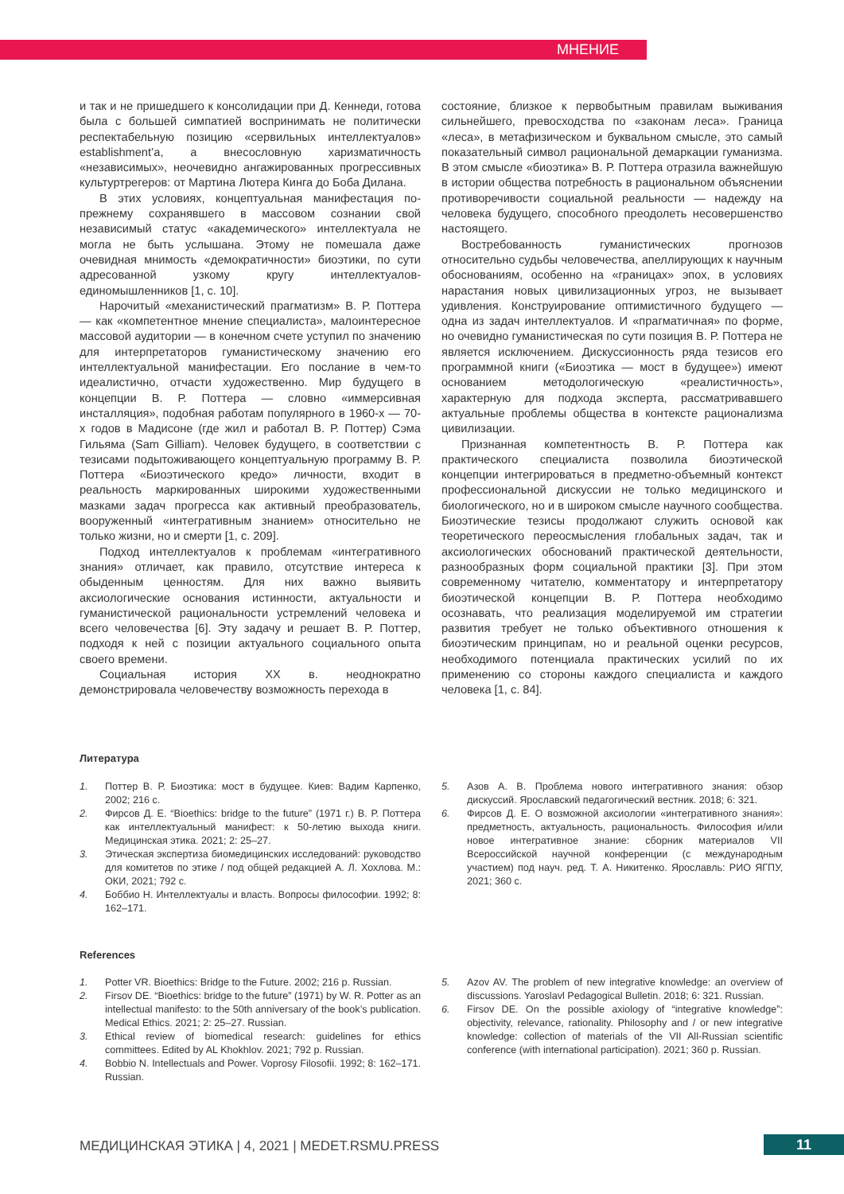МНЕНИЕ
и так и не пришедшего к консолидации при Д. Кеннеди, готова была с большей симпатией воспринимать не политически респектабельную позицию «сервильных интеллектуалов» establishment’a, а внесословную харизматичность «независимых», неочевидно ангажированных прогрессивных культуртрегеров: от Мартина Лютера Кинга до Боба Дилана.
В этих условиях, концептуальная манифестация по-прежнему сохранявшего в массовом сознании свой независимый статус «академического» интеллектуала не могла не быть услышана. Этому не помешала даже очевидная мнимость «демократичности» биоэтики, по сути адресованной узкому кругу интеллектуалов-единомышленников [1, с. 10].
Нарочитый «механистический прагматизм» В. Р. Поттера — как «компетентное мнение специалиста», малоинтересное массовой аудитории — в конечном счете уступил по значению для интерпретаторов гуманистическому значению его интеллектуальной манифестации. Его послание в чем-то идеалистично, отчасти художественно. Мир будущего в концепции В. Р. Поттера — словно «иммерсивная инсталляция», подобная работам популярного в 1960-х — 70-х годов в Мадисоне (где жил и работал В. Р. Поттер) Сэма Гильяма (Sam Gilliam). Человек будущего, в соответствии с тезисами подытоживающего концептуальную программу В. Р. Поттера «Биоэтического кредо» личности, входит в реальность маркированных широкими художественными мазками задач прогресса как активный преобразователь, вооруженный «интегративным знанием» относительно не только жизни, но и смерти [1, с. 209].
Подход интеллектуалов к проблемам «интегративного знания» отличает, как правило, отсутствие интереса к обыденным ценностям. Для них важно выявить аксиологические основания истинности, актуальности и гуманистической рациональности устремлений человека и всего человечества [6]. Эту задачу и решает В. Р. Поттер, подходя к ней с позиции актуального социального опыта своего времени.
Социальная история XX в. неоднократно демонстрировала человечеству возможность перехода в
состояние, близкое к первобытным правилам выживания сильнейшего, превосходства по «законам леса». Граница «леса», в метафизическом и буквальном смысле, это самый показательный символ рациональной демаркации гуманизма. В этом смысле «биоэтика» В. Р. Поттера отразила важнейшую в истории общества потребность в рациональном объяснении противоречивости социальной реальности — надежду на человека будущего, способного преодолеть несовершенство настоящего.
Востребованность гуманистических прогнозов относительно судьбы человечества, апеллирующих к научным обоснованиям, особенно на «границах» эпох, в условиях нарастания новых цивилизационных угроз, не вызывает удивления. Конструирование оптимистичного будущего — одна из задач интеллектуалов. И «прагматичная» по форме, но очевидно гуманистическая по сути позиция В. Р. Поттера не является исключением. Дискуссионность ряда тезисов его программной книги («Биоэтика — мост в будущее») имеют основанием методологическую «реалистичность», характерную для подхода эксперта, рассматривавшего актуальные проблемы общества в контексте рационализма цивилизации.
Признанная компетентность В. Р. Поттера как практического специалиста позволила биоэтической концепции интегрироваться в предметно-объемный контекст профессиональной дискуссии не только медицинского и биологического, но и в широком смысле научного сообщества. Биоэтические тезисы продолжают служить основой как теоретического переосмысления глобальных задач, так и аксиологических обоснований практической деятельности, разнообразных форм социальной практики [3]. При этом современному читателю, комментатору и интерпретатору биоэтической концепции В. Р. Поттера необходимо осознавать, что реализация моделируемой им стратегии развития требует не только объективного отношения к биоэтическим принципам, но и реальной оценки ресурсов, необходимого потенциала практических усилий по их применению со стороны каждого специалиста и каждого человека [1, с. 84].
Литература
1. Поттер В. Р. Биоэтика: мост в будущее. Киев: Вадим Карпенко, 2002; 216 с.
2. Фирсов Д. Е. “Bioethics: bridge to the future” (1971 г.) В. Р. Поттера как интеллектуальный манифест: к 50-летию выхода книги. Медицинская этика. 2021; 2: 25–27.
3. Этическая экспертиза биомедицинских исследований: руководство для комитетов по этике / под общей редакцией А. Л. Хохлова. М.: ОКИ, 2021; 792 с.
4. Боббио Н. Интеллектуалы и власть. Вопросы философии. 1992; 8: 162–171.
5. Азов А. В. Проблема нового интегративного знания: обзор дискуссий. Ярославский педагогический вестник. 2018; 6: 321.
6. Фирсов Д. Е. О возможной аксиологии «интегративного знания»: предметность, актуальность, рациональность. Философия и/или новое интегративное знание: сборник материалов VII Всероссийской научной конференции (с международным участием) под науч. ред. Т. А. Никитенко. Ярославль: РИО ЯГПУ, 2021; 360 с.
References
1. Potter VR. Bioethics: Bridge to the Future. 2002; 216 p. Russian.
2. Firsov DE. “Bioethics: bridge to the future” (1971) by W. R. Potter as an intellectual manifesto: to the 50th anniversary of the book’s publication. Medical Ethics. 2021; 2: 25–27. Russian.
3. Ethical review of biomedical research: guidelines for ethics committees. Edited by AL Khokhlov. 2021; 792 p. Russian.
4. Bobbio N. Intellectuals and Power. Voprosy Filosofii. 1992; 8: 162–171. Russian.
5. Azov AV. The problem of new integrative knowledge: an overview of discussions. Yaroslavl Pedagogical Bulletin. 2018; 6: 321. Russian.
6. Firsov DE. On the possible axiology of “integrative knowledge”: objectivity, relevance, rationality. Philosophy and / or new integrative knowledge: collection of materials of the VII All-Russian scientific conference (with international participation). 2021; 360 p. Russian.
МЕДИЦИНСКАЯ ЭТИКА | 4, 2021 | MEDET.RSMU.PRESS
11